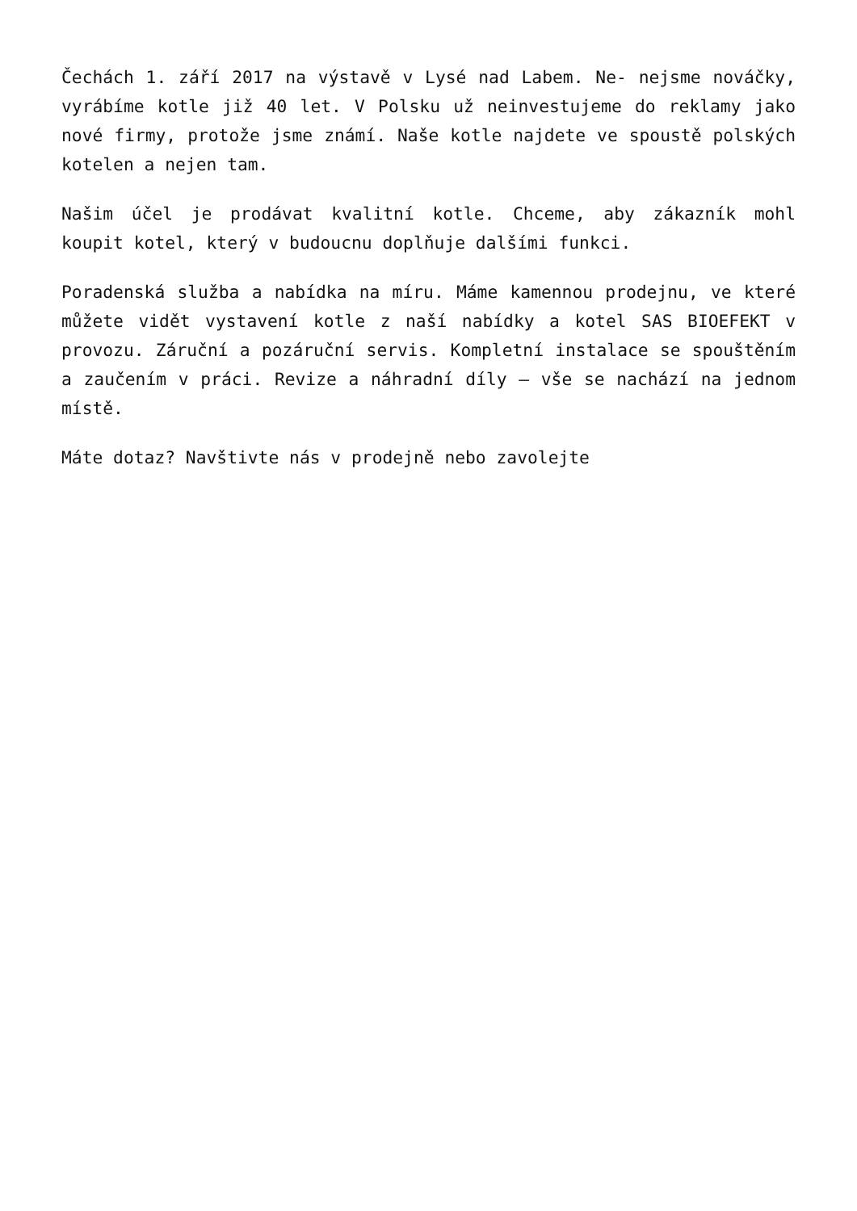Čechách 1. září 2017 na výstavě v Lysé nad Labem. Ne- nejsme nováčky, vyrábíme kotle již 40 let. V Polsku už neinvestujeme do reklamy jako nové firmy, protože jsme známí. Naše kotle najdete ve spoustě polských kotelen a nejen tam.
Našim účel je prodávat kvalitní kotle. Chceme, aby zákazník mohl koupit kotel, který v budoucnu doplňuje dalšími funkci.
Poradenská služba a nabídka na míru. Máme kamennou prodejnu, ve které můžete vidět vystavení kotle z naší nabídky a kotel SAS BIOEFEKT v provozu. Záruční a pozáruční servis. Kompletní instalace se spouštěním a zaučením v práci. Revize a náhradní díly – vše se nachází na jednom místě.
Máte dotaz? Navštivte nás v prodejně nebo zavolejte